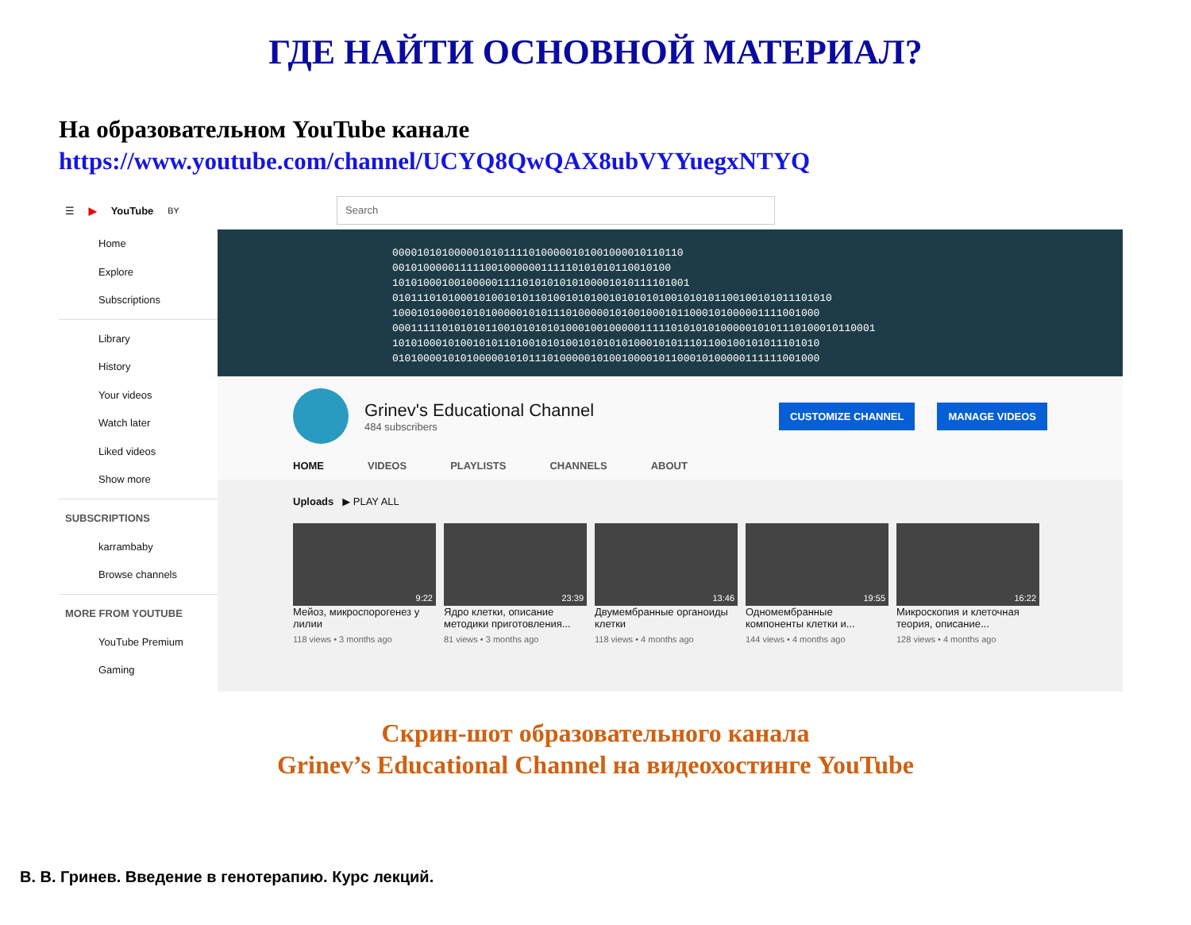ГДЕ НАЙТИ ОСНОВНОЙ МАТЕРИАЛ?
На образовательном YouTube канале
https://www.youtube.com/channel/UCYQ8QwQAX8ubVYYuegxNTYQ
☰ ▶ YouTube<sup>BY</sup>
Home
Explore
Subscriptions
Library
History
Your videos
Watch later
Liked videos
Show more
SUBSCRIPTIONS
karrambaby
Browse channels
MORE FROM YOUTUBE
YouTube Premium
Gaming
Search
00001010100000101011110100000101001000010110110
001010000011111001000000111110101010110010100
101010001001000001111010101010100001010111101001
01011101010001010010101101001010100101010101001010101100100101011101010
100010100001010100000101011101000001010010001011000101000001111001000
000111110101010110010101010100010010000011111010101010000010101110100010110001
101010001010010101101001010100101010101000101011101100100101011101010
010100001010100000101011101000001010010000101100010100000111111001000
Grinev's Educational Channel
484 subscribers
CUSTOMIZE CHANNEL MANAGE VIDEOS
HOME VIDEOS PLAYLISTS CHANNELS ABOUT
Uploads ▶ PLAY ALL
9:22
Мейоз, микроспорогенез у лилии
118 views • 3 months ago
23:39
Ядро клетки, описание методики приготовления...
81 views • 3 months ago
13:46
Двумембранные органоиды клетки
118 views • 4 months ago
19:55
Одномембранные компоненты клетки и...
144 views • 4 months ago
16:22
Микроскопия и клеточная теория, описание...
128 views • 4 months ago
Скрин-шот образовательного канала
Grinev’s Educational Channel на видеохостинге YouTube
В. В. Гринев. Введение в генотерапию. Курс лекций.